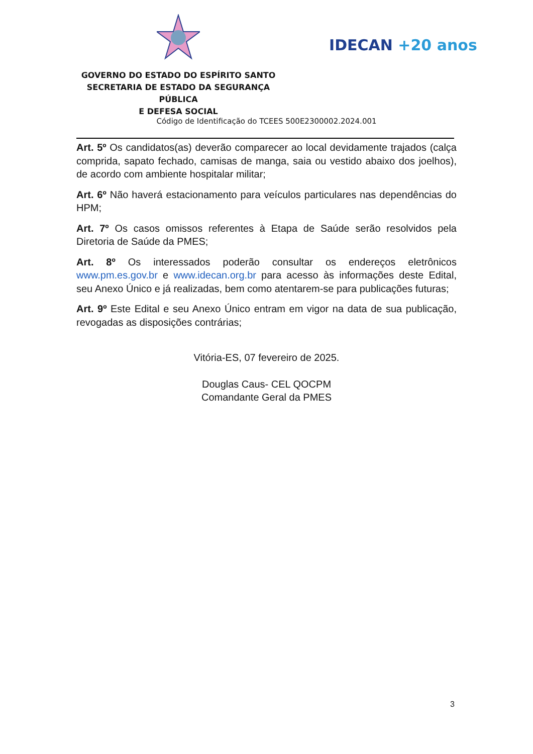GOVERNO DO ESTADO DO ESPÍRITO SANTO
SECRETARIA DE ESTADO DA SEGURANÇA PÚBLICA
E DEFESA SOCIAL
IDECAN +20 anos
Código de Identificação do TCEES 500E2300002.2024.001
Art. 5º Os candidatos(as) deverão comparecer ao local devidamente trajados (calça comprida, sapato fechado, camisas de manga, saia ou vestido abaixo dos joelhos), de acordo com ambiente hospitalar militar;
Art. 6º Não haverá estacionamento para veículos particulares nas dependências do HPM;
Art. 7º Os casos omissos referentes à Etapa de Saúde serão resolvidos pela Diretoria de Saúde da PMES;
Art. 8º Os interessados poderão consultar os endereços eletrônicos www.pm.es.gov.br e www.idecan.org.br para acesso às informações deste Edital, seu Anexo Único e já realizadas, bem como atentarem-se para publicações futuras;
Art. 9º Este Edital e seu Anexo Único entram em vigor na data de sua publicação, revogadas as disposições contrárias;
Vitória-ES, 07 fevereiro de 2025.
Douglas Caus- CEL QOCPM
Comandante Geral da PMES
3